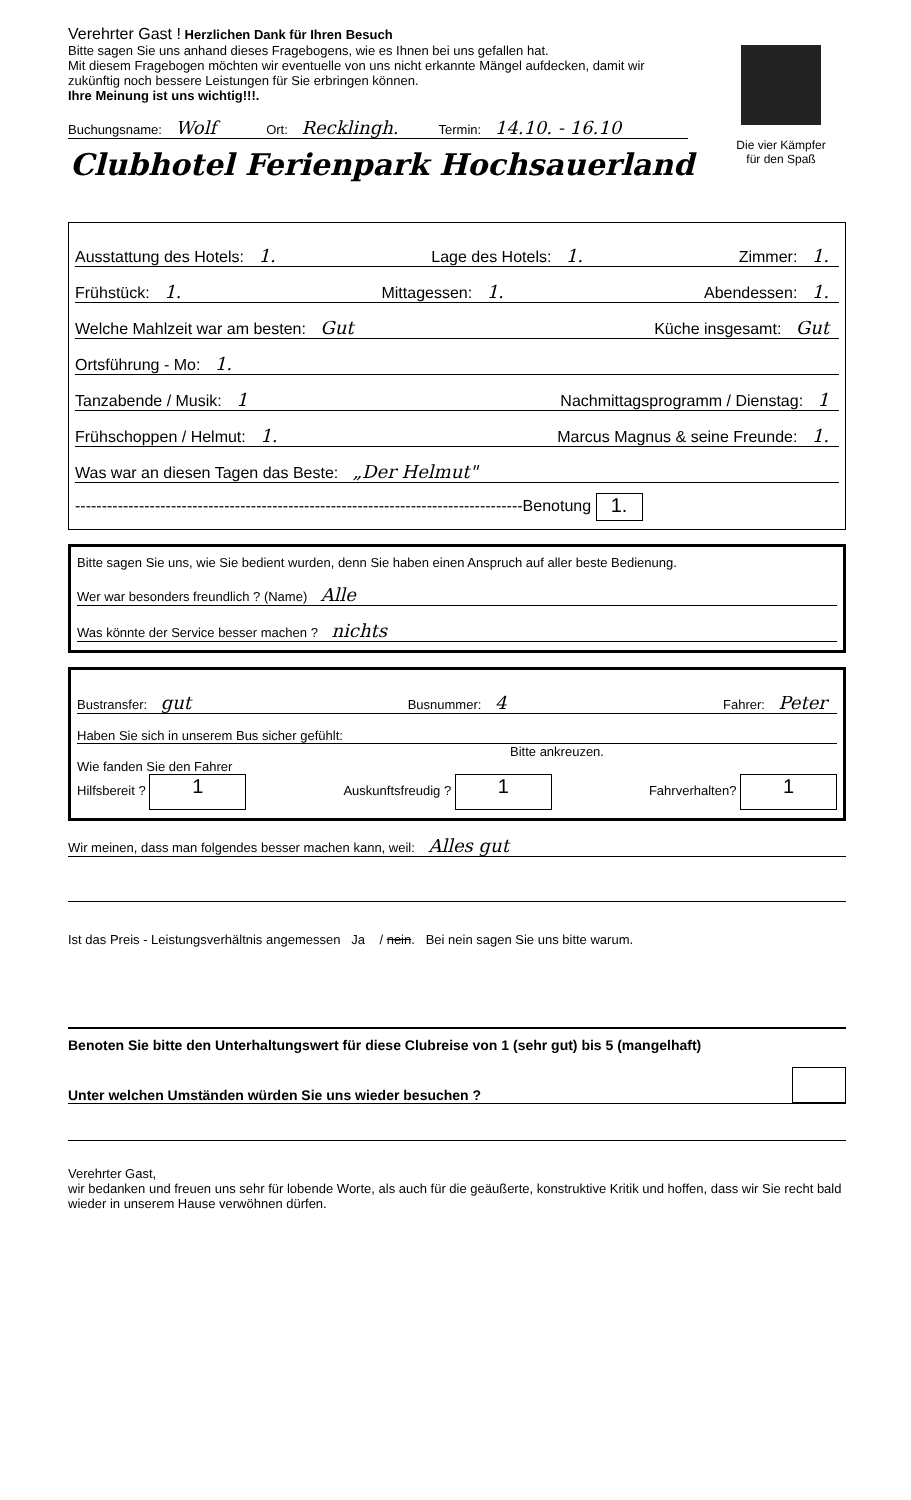Die vier Kämpfer
für den Spaß
Verehrter Gast ! Herzlichen Dank für Ihren Besuch
Bitte sagen Sie uns anhand dieses Fragebogens, wie es Ihnen bei uns gefallen hat.
Mit diesem Fragebogen möchten wir eventuelle von uns nicht erkannte Mängel aufdecken, damit wir zukünftig noch bessere Leistungen für Sie erbringen können.
Ihre Meinung ist uns wichtig!!!.
Buchungsname: Wolf Ort: Recklingh. Termin: 14.10. - 16.10
Clubhotel Ferienpark Hochsauerland
Ausstattung des Hotels: 1. Lage des Hotels: 1. Zimmer: 1.
Frühstück: 1. Mittagessen: 1. Abendessen: 1.
Welche Mahlzeit war am besten: Gut Küche insgesamt: Gut
Ortsführung - Mo: 1.
Tanzabende / Musik: 1 Nachmittagsprogramm / Dienstag: 1
Frühschoppen / Helmut: 1. Marcus Magnus & seine Freunde: 1.
Was war an diesen Tagen das Beste: „Der Helmut"
------------------------------------------------------------------------------------Benotung 1.
Bitte sagen Sie uns, wie Sie bedient wurden, denn Sie haben einen Anspruch auf aller beste Bedienung.
Wer war besonders freundlich ? (Name) Alle
Was könnte der Service besser machen ? nichts
Bustransfer: gut Busnummer: 4 Fahrer: Peter
Haben Sie sich in unserem Bus sicher gefühlt:
Bitte ankreuzen.
Wie fanden Sie den Fahrer
Hilfsbereit ? 1 Auskunftsfreudig ? 1 Fahrverhalten? 1
Wir meinen, dass man folgendes besser machen kann, weil: Alles gut
Ist das Preis - Leistungsverhältnis angemessen Ja / nein. Bei nein sagen Sie uns bitte warum.
Benoten Sie bitte den Unterhaltungswert für diese Clubreise von 1 (sehr gut) bis 5 (mangelhaft)
Unter welchen Umständen würden Sie uns wieder besuchen ?
Verehrter Gast,
wir bedanken und freuen uns sehr für lobende Worte, als auch für die geäußerte, konstruktive Kritik und hoffen, dass wir Sie recht bald wieder in unserem Hause verwöhnen dürfen.